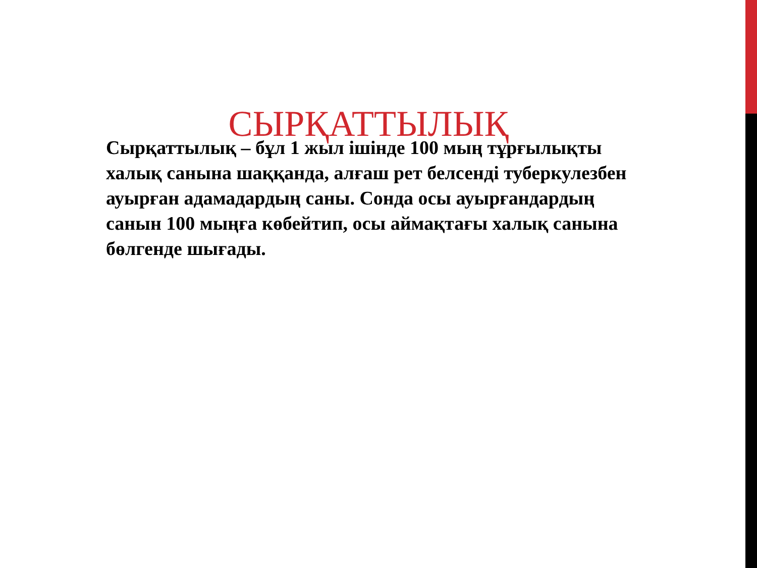СЫРҚАТТЫЛЫҚ
Сырқаттылық – бұл 1 жыл ішінде 100 мың тұрғылықты халық санына шаққанда, алғаш рет белсенді туберкулезбен ауырған адамадардың саны. Сонда осы ауырғандардың санын 100 мыңға көбейтип, осы аймақтағы халық санына бөлгенде шығады.